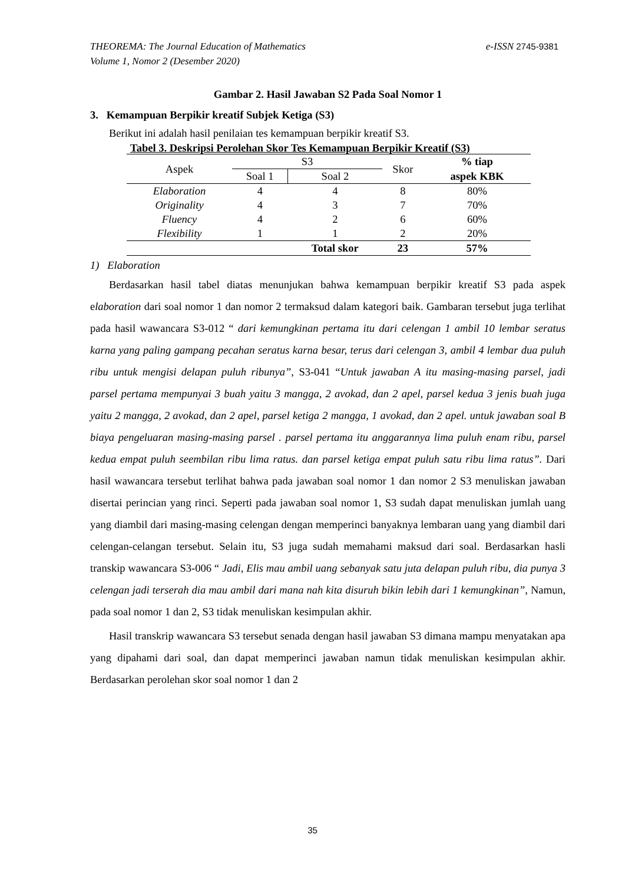e-ISSN 2745-9381 THEOREMA: The Journal Education of Mathematics
Volume 1, Nomor 2 (Desember 2020)
Gambar 2. Hasil Jawaban S2 Pada Soal Nomor 1
3. Kemampuan Berpikir kreatif Subjek Ketiga (S3)
Berikut ini adalah hasil penilaian tes kemampuan berpikir kreatif S3.
Tabel 3. Deskripsi Perolehan Skor Tes Kemampuan Berpikir Kreatif (S3)
| Aspek | S3 | | Skor | % tiap |
| --- | --- | --- | --- | --- |
| | Soal 1 | Soal 2 | | aspek KBK |
| Elaboration | 4 | 4 | 8 | 80% |
| Originality | 4 | 3 | 7 | 70% |
| Fluency | 4 | 2 | 6 | 60% |
| Flexibility | 1 | 1 | 2 | 20% |
| | | Total skor | 23 | 57% |
1) Elaboration
Berdasarkan hasil tabel diatas menunjukan bahwa kemampuan berpikir kreatif S3 pada aspek elaboration dari soal nomor 1 dan nomor 2 termaksud dalam kategori baik. Gambaran tersebut juga terlihat pada hasil wawancara S3-012 “ dari kemungkinan pertama itu dari celengan 1 ambil 10 lembar seratus karna yang paling gampang pecahan seratus karna besar, terus dari celengan 3, ambil 4 lembar dua puluh ribu untuk mengisi delapan puluh ribunya”, S3-041 “Untuk jawaban A itu masing-masing parsel, jadi parsel pertama mempunyai 3 buah yaitu 3 mangga, 2 avokad, dan 2 apel, parsel kedua 3 jenis buah juga yaitu 2 mangga, 2 avokad, dan 2 apel, parsel ketiga 2 mangga, 1 avokad, dan 2 apel. untuk jawaban soal B biaya pengeluaran masing-masing parsel . parsel pertama itu anggarannya lima puluh enam ribu, parsel kedua empat puluh seembilan ribu lima ratus. dan parsel ketiga empat puluh satu ribu lima ratus”. Dari hasil wawancara tersebut terlihat bahwa pada jawaban soal nomor 1 dan nomor 2 S3 menuliskan jawaban disertai perincian yang rinci. Seperti pada jawaban soal nomor 1, S3 sudah dapat menuliskan jumlah uang yang diambil dari masing-masing celengan dengan memperinci banyaknya lembaran uang yang diambil dari celengan-celangan tersebut. Selain itu, S3 juga sudah memahami maksud dari soal. Berdasarkan hasli transkip wawancara S3-006 “ Jadi, Elis mau ambil uang sebanyak satu juta delapan puluh ribu, dia punya 3 celengan jadi terserah dia mau ambil dari mana nah kita disuruh bikin lebih dari 1 kemungkinan”, Namun, pada soal nomor 1 dan 2, S3 tidak menuliskan kesimpulan akhir.
Hasil transkrip wawancara S3 tersebut senada dengan hasil jawaban S3 dimana mampu menyatakan apa yang dipahami dari soal, dan dapat memperinci jawaban namun tidak menuliskan kesimpulan akhir. Berdasarkan perolehan skor soal nomor 1 dan 2
35